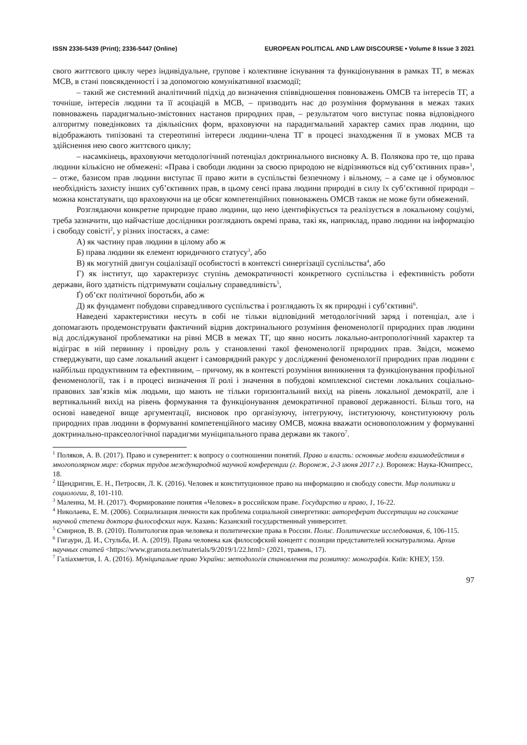ISSN 2336-5439 (Print); 2336-5447 (Online) EUROPEAN POLITICAL AND LAW DISCOURSE • Volume 8 Issue 3 2021
свого життєвого циклу через індивідуальне, групове і колективне існування та функціонування в рамках ТГ, в межах МСВ, в стані повсякденності і за допомогою комунікативної взаємодії;
– такий же системний аналітичний підхід до визначення співвідношення повноважень ОМСВ та інтересів ТГ, а точніше, інтересів людини та її асоціацій в МСВ, – призводить нас до розуміння формування в межах таких повноважень парадигмально-змістовних настанов природних прав, – результатом чого виступає поява відповідного алгоритму поведінкових та діяльнісних форм, враховуючи на парадигмальний характер самих прав людини, що відображають типізовані та стереотипні інтереси людини-члена ТГ в процесі знаходження її в умовах МСВ та здійснення нею свого життєвого циклу;
– насамкінець, враховуючи методологічний потенціал доктринального висновку А. В. Полякова про те, що права людини кількісно не обмежені: «Права і свободи людини за своєю природою не відрізняються від суб’єктивних прав»<sup>1</sup>, – отже, базисом прав людини виступає її право жити в суспільстві безпечному і вільному, – а саме це і обумовлює необхідність захисту інших суб’єктивних прав, в цьому сенсі права людини природні в силу їх суб’єктивної природи – можна констатувати, що враховуючи на це обсяг компетенційних повноважень ОМСВ також не може бути обмежений.
Розглядаючи конкретне природне право людини, що нею ідентифікується та реалізується в локальному соціумі, треба зазначити, що найчастіше дослідники розглядають окремі права, такі як, наприклад, право людини на інформацію і свободу совісті<sup>2</sup>, у різних іпостасях, а саме:
А) як частину прав людини в цілому або ж
Б) права людини як елемент юридичного статусу<sup>3</sup>, або
В) як могутній двигун соціалізації особистості в контексті синергізації суспільства<sup>4</sup>, або
Г) як інститут, що характеризує ступінь демократичності конкретного суспільства і ефективність роботи держави, його здатність підтримувати соціальну справедливість<sup>5</sup>,
Ґ) об’єкт політичної боротьби, або ж
Д) як фундамент побудови справедливого суспільства і розглядають їх як природні і суб’єктивні<sup>6</sup>.
Наведені характеристики несуть в собі не тільки відповідний методологічний заряд і потенціал, але і допомагають продемонструвати фактичний відрив доктринального розуміння феноменології природних прав людини від досліджуваної проблематики на рівні МСВ в межах ТГ, що явно носить локально-антропологічний характер та відіграє в ній первинну і провідну роль у становленні такої феноменології природних прав. Звідси, можемо стверджувати, що саме локальний акцент і самоврядний ракурс у дослідженні феноменології природних прав людини є найбільш продуктивним та ефективним, – причому, як в контексті розуміння виникнення та функціонування профільної феноменології, так і в процесі визначення її ролі і значення в побудові комплексної системи локальних соціально-правових зав’язків між людьми, що мають не тільки горизонтальний вихід на рівень локальної демократії, але і вертикальний вихід на рівень формування та функціонування демократичної правової державності. Більш того, на основі наведеної вище аргументації, висновок про організуючу, інтегруючу, інституюючу, конституюючу роль природних прав людини в формуванні компетенційного масиву ОМСВ, можна вважати основоположним у формуванні доктринально-праксеологічної парадигми муніципального права держави як такого<sup>7</sup>.
<sup>1</sup> Поляков, А. В. (2017). Право и суверенитет: к вопросу о соотношении понятий. Право и власть: основные модели взаимодействия в многополярном мире: сборник трудов международной научной конференции (г. Воронеж, 2-3 июня 2017 г.). Воронеж: Наука-Юнипресс, 18.
<sup>2</sup> Щендригин, Е. Н., Петросян, Л. К. (2016). Человек и конституционное право на информацию и свободу совести. Мир политики и социологии, 8, 101-110.
<sup>3</sup> Малеина, М. Н. (2017). Формирование понятия «Человек» в российском праве. Государство и право, 1, 16-22.
<sup>4</sup> Николаева, Е. М. (2006). Социализация личности как проблема социальной синергетики: автореферат диссертации на соискание научной степени доктора философских наук. Казань: Казанский государственный университет.
<sup>5</sup> Смирнов, В. В. (2010). Политология прав человека и политические права в России. Полис. Политические исследования, 6, 106-115.
<sup>6</sup> Гигаури, Д. И., Стульба, И. А. (2019). Права человека как философский концепт с позиции представителей юснатурализма. Архив научных статей <https://www.gramota.net/materials/9/2019/1/22.html> (2021, травень, 17).
<sup>7</sup> Галіахметов, І. А. (2016). Муніципальне право України: методологія становлення та розвитку: монографія. Київ: КНЕУ, 159.
97